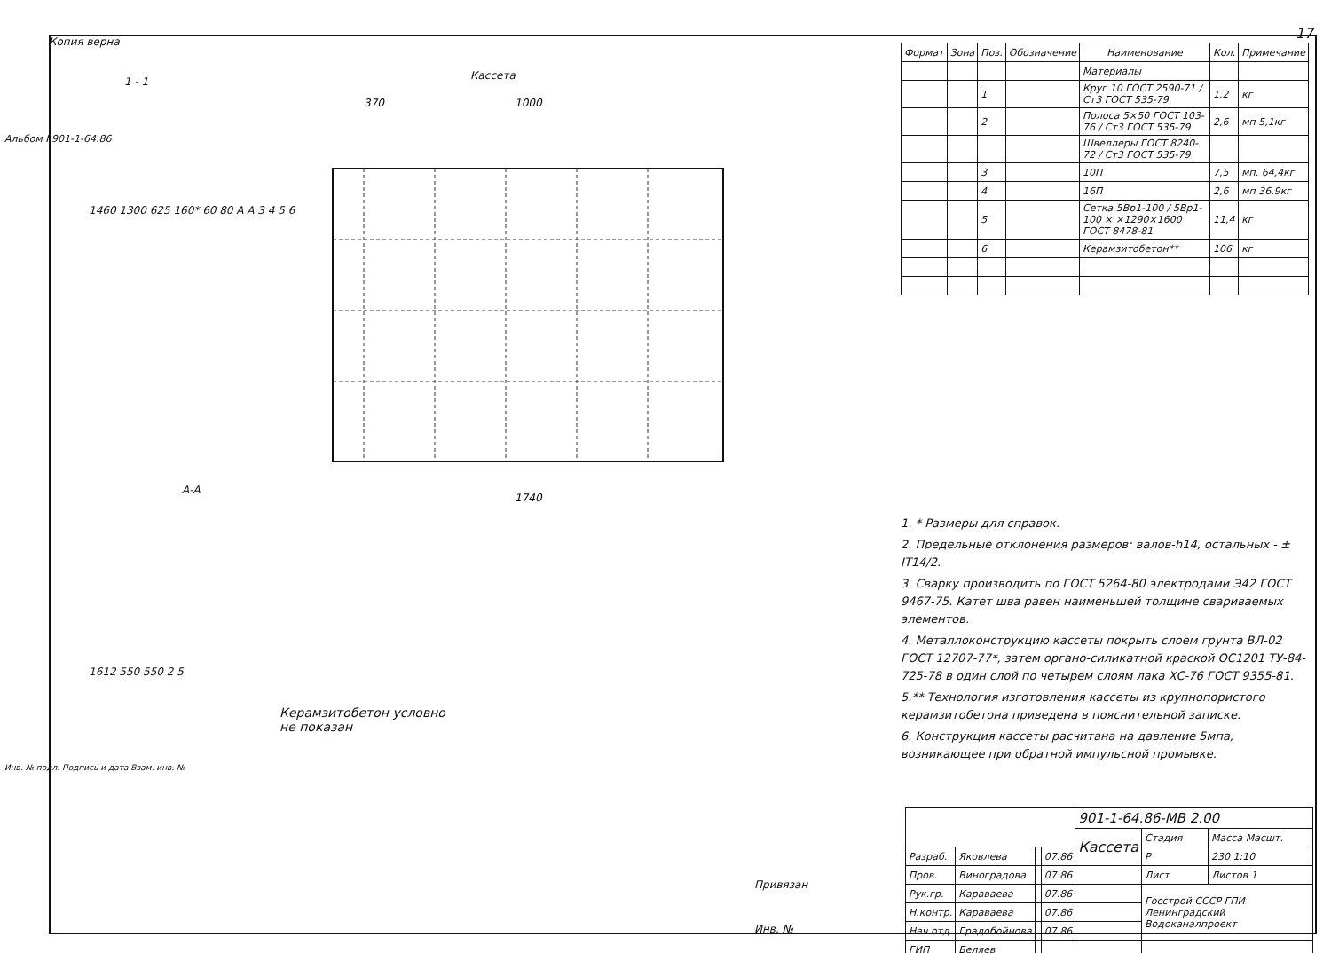Копия верна 17
1 - 1 Кассета
370
1000
1740
1460 1300 625 160* 60 80 A A 3 4 5 6
А-А
1612 550 550 2 5
Керамзитобетон условно
не показан
| Формат | Зона | Поз. | Обозначение | Наименование | Кол. | Примечание |
| --- | --- | --- | --- | --- | --- | --- |
| | | | | Материалы | | |
| | | 1 | | Круг 10 ГОСТ 2590-71 / Ст3 ГОСТ 535-79 | 1,2 | кг |
| | | 2 | | Полоса 5×50 ГОСТ 103-76 / Ст3 ГОСТ 535-79 | 2,6 | мп 5,1кг |
| | | | | Швеллеры ГОСТ 8240-72 / Ст3 ГОСТ 535-79 | | |
| | | 3 | | 10П | 7,5 | мп. 64,4кг |
| | | 4 | | 16П | 2,6 | мп 36,9кг |
| | | 5 | | Сетка 5Вр1-100 / 5Вр1-100 × ×1290×1600 ГОСТ 8478-81 | 11,4 | кг |
| | | 6 | | Керамзитобетон** | 106 | кг |
1. * Размеры для справок.
2. Предельные отклонения размеров: валов-h14, остальных - ± IT14/2.
3. Сварку производить по ГОСТ 5264-80 электродами Э42 ГОСТ 9467-75. Катет шва равен наименьшей толщине свариваемых элементов.
4. Металлоконструкцию кассеты покрыть слоем грунта ВЛ-02 ГОСТ 12707-77*, затем органо-силикатной краской ОС1201 ТУ-84-725-78 в один слой по четырем слоям лака ХС-76 ГОСТ 9355-81.
5.** Технология изготовления кассеты из крупнопористого керамзитобетона приведена в пояснительной записке.
6. Конструкция кассеты расчитана на давление 5мпа, возникающее при обратной импульсной промывке.
| | | | | 901-1-64.86-МВ 2.00 | | |
| | | | | Кассета | Стадия | Масса Масшт. |
| Разраб. | Яковлева | | 07.86 | | Р | 230 1:10 |
| Пров. | Виноградова | | 07.86 | | Лист | Листов 1 |
| Рук.гр. | Караваева | | 07.86 | | Госстрой СССР ГПИ Ленинградский Водоканалпроект | |
| Н.контр. | Караваева | | 07.86 | | | |
| Нач.отд. | Градобойнова | | 07.86 | | | |
| ГИП | Беляев | | | | | |
Привязан
Инв. №
Альбом I 901-1-64.86
Инв. № подл. Подпись и дата Взам. инв. №